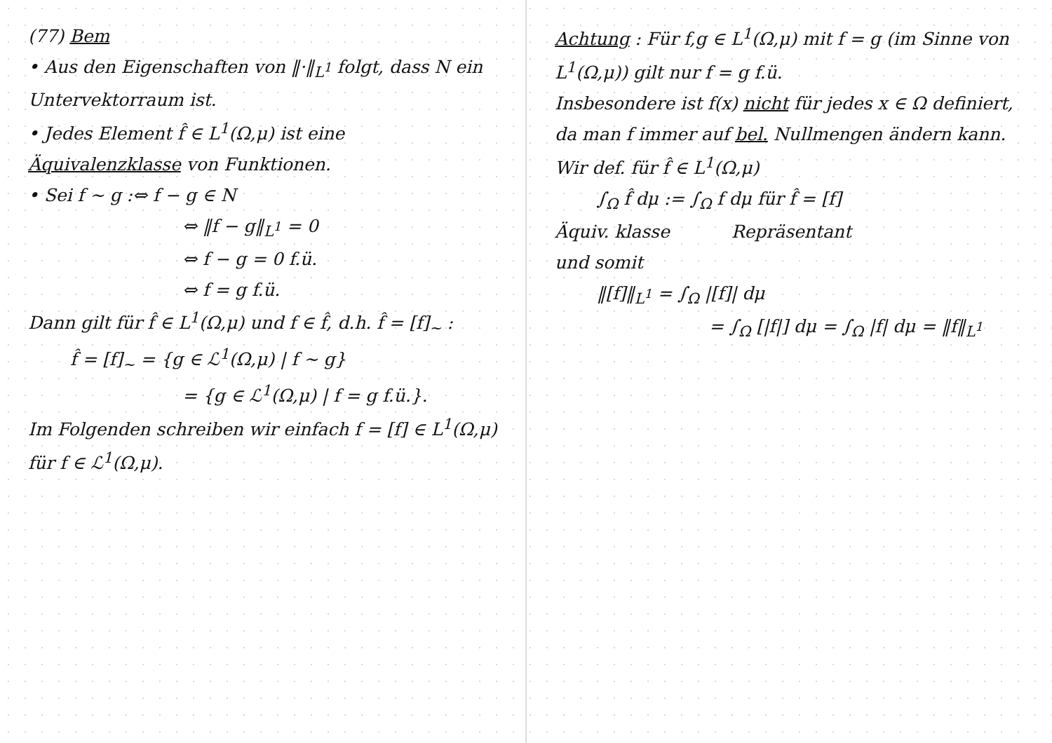(77) Bem
• Aus den Eigenschaften von ‖·‖<sub>L<sup>1</sup></sub> folgt, dass N ein Untervektorraum ist.
• Jedes Element f̂ ∈ L<sup>1</sup>(Ω,μ) ist eine Äquivalenzklasse von Funktionen.
• Sei f ~ g :⇔ f − g ∈ N
⇔ ‖f − g‖<sub>L<sup>1</sup></sub> = 0
⇔ f − g = 0 f.ü.
⇔ f = g f.ü.
Dann gilt für f̂ ∈ L<sup>1</sup>(Ω,μ) und f ∈ f̂, d.h. f̂ = [f]<sub>~</sub> :
f̂ = [f]<sub>~</sub> = {g ∈ ℒ<sup>1</sup>(Ω,μ) | f ~ g}
= {g ∈ ℒ<sup>1</sup>(Ω,μ) | f = g f.ü.}.
Im Folgenden schreiben wir einfach f = [f] ∈ L<sup>1</sup>(Ω,μ) für f ∈ ℒ<sup>1</sup>(Ω,μ).
Achtung : Für f,g ∈ L<sup>1</sup>(Ω,μ) mit f = g (im Sinne von L<sup>1</sup>(Ω,μ)) gilt nur f = g f.ü.
Insbesondere ist f(x) nicht für jedes x ∈ Ω definiert, da man f immer auf bel. Nullmengen ändern kann.
Wir def. für f̂ ∈ L<sup>1</sup>(Ω,μ)
∫<sub>Ω</sub> f̂ dμ := ∫<sub>Ω</sub> f dμ für f̂ = [f]
Äquiv. klasse Repräsentant
und somit
‖[f]‖<sub>L<sup>1</sup></sub> = ∫<sub>Ω</sub> |[f]| dμ
= ∫<sub>Ω</sub> [|f|] dμ = ∫<sub>Ω</sub> |f| dμ = ‖f‖<sub>L<sup>1</sup></sub>